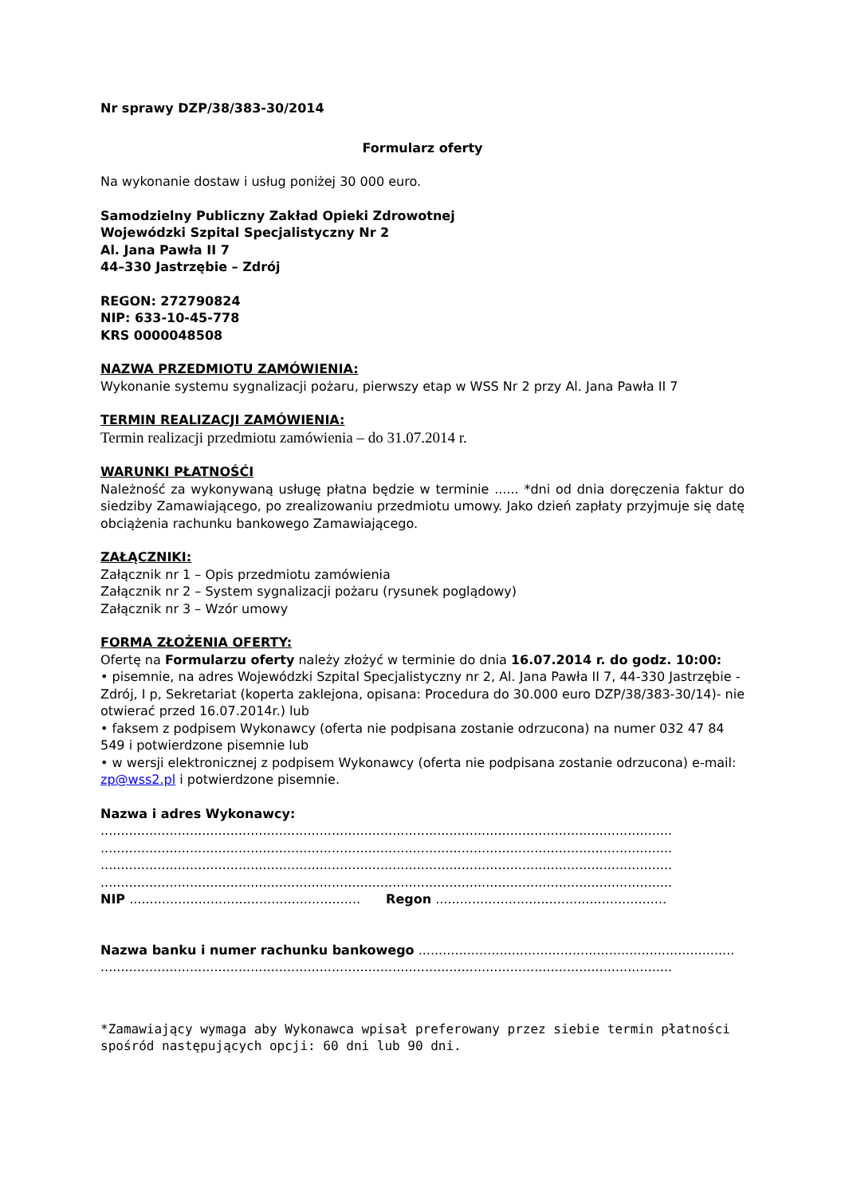Nr sprawy DZP/38/383-30/2014
Formularz oferty
Na wykonanie dostaw i usług poniżej 30 000 euro.
Samodzielny Publiczny Zakład Opieki Zdrowotnej
Wojewódzki Szpital Specjalistyczny Nr 2
Al. Jana Pawła II 7
44–330 Jastrzębie – Zdrój
REGON: 272790824
NIP: 633-10-45-778
KRS 0000048508
NAZWA PRZEDMIOTU ZAMÓWIENIA:
Wykonanie systemu sygnalizacji pożaru, pierwszy etap w WSS Nr 2 przy Al. Jana Pawła II 7
TERMIN REALIZACJI ZAMÓWIENIA:
Termin realizacji przedmiotu zamówienia – do 31.07.2014 r.
WARUNKI PŁATNOŚĆI
Należność za wykonywaną usługę płatna będzie w terminie ...... *dni od dnia doręczenia faktur do siedziby Zamawiającego, po zrealizowaniu przedmiotu umowy. Jako dzień zapłaty przyjmuje się datę obciążenia rachunku bankowego Zamawiającego.
ZAŁĄCZNIKI:
Załącznik nr 1 – Opis przedmiotu zamówienia
Załącznik nr 2 – System sygnalizacji pożaru (rysunek poglądowy)
Załącznik nr 3 – Wzór umowy
FORMA ZŁOŻENIA OFERTY:
Ofertę na Formularzu oferty należy złożyć w terminie do dnia 16.07.2014 r. do godz. 10:00:
• pisemnie, na adres Wojewódzki Szpital Specjalistyczny nr 2, Al. Jana Pawła II 7, 44-330 Jastrzębie - Zdrój, I p, Sekretariat (koperta zaklejona, opisana: Procedura do 30.000 euro DZP/38/383-30/14)- nie otwierać przed 16.07.2014r.) lub
• faksem z podpisem Wykonawcy (oferta nie podpisana zostanie odrzucona) na numer 032 47 84 549 i potwierdzone pisemnie lub
• w wersji elektronicznej z podpisem Wykonawcy (oferta nie podpisana zostanie odrzucona) e-mail: zp@wss2.pl i potwierdzone pisemnie.
Nazwa i adres Wykonawcy:
.............................................................................................................................................
.............................................................................................................................................
.............................................................................................................................................
.............................................................................................................................................
NIP ......................................................... Regon .........................................................
Nazwa banku i numer rachunku bankowego ..............................................................................
.............................................................................................................................................
*Zamawiający wymaga aby Wykonawca wpisał preferowany przez siebie termin płatności spośród następujących opcji: 60 dni lub 90 dni.